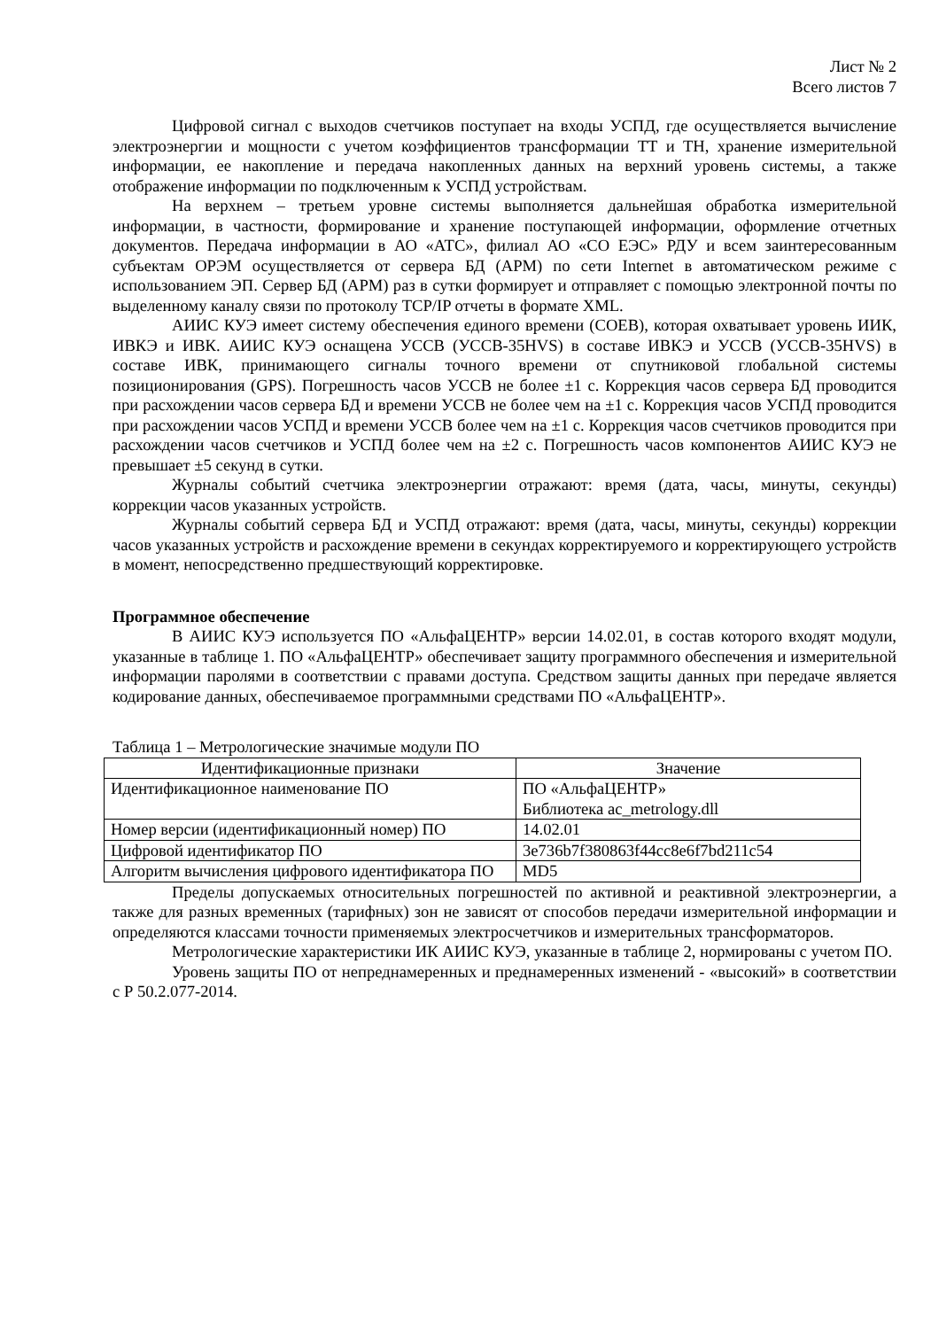Лист № 2
Всего листов 7
Цифровой сигнал с выходов счетчиков поступает на входы УСПД, где осуществляется вычисление электроэнергии и мощности с учетом коэффициентов трансформации ТТ и ТН, хранение измерительной информации, ее накопление и передача накопленных данных на верхний уровень системы, а также отображение информации по подключенным к УСПД устройствам.
На верхнем – третьем уровне системы выполняется дальнейшая обработка измерительной информации, в частности, формирование и хранение поступающей информации, оформление отчетных документов. Передача информации в АО «АТС», филиал АО «СО ЕЭС» РДУ и всем заинтересованным субъектам ОРЭМ осуществляется от сервера БД (АРМ) по сети Internet в автоматическом режиме с использованием ЭП. Сервер БД (АРМ) раз в сутки формирует и отправляет с помощью электронной почты по выделенному каналу связи по протоколу TCP/IP отчеты в формате XML.
АИИС КУЭ имеет систему обеспечения единого времени (СОЕВ), которая охватывает уровень ИИК, ИВКЭ и ИВК. АИИС КУЭ оснащена УССВ (УССВ-35HVS) в составе ИВКЭ и УССВ (УССВ-35HVS) в составе ИВК, принимающего сигналы точного времени от спутниковой глобальной системы позиционирования (GPS). Погрешность часов УССВ не более ±1 с. Коррекция часов сервера БД проводится при расхождении часов сервера БД и времени УССВ не более чем на ±1 с. Коррекция часов УСПД проводится при расхождении часов УСПД и времени УССВ более чем на ±1 с. Коррекция часов счетчиков проводится при расхождении часов счетчиков и УСПД более чем на ±2 с. Погрешность часов компонентов АИИС КУЭ не превышает ±5 секунд в сутки.
Журналы событий счетчика электроэнергии отражают: время (дата, часы, минуты, секунды) коррекции часов указанных устройств.
Журналы событий сервера БД и УСПД отражают: время (дата, часы, минуты, секунды) коррекции часов указанных устройств и расхождение времени в секундах корректируемого и корректирующего устройств в момент, непосредственно предшествующий корректировке.
Программное обеспечение
В АИИС КУЭ используется ПО «АльфаЦЕНТР» версии 14.02.01, в состав которого входят модули, указанные в таблице 1. ПО «АльфаЦЕНТР» обеспечивает защиту программного обеспечения и измерительной информации паролями в соответствии с правами доступа. Средством защиты данных при передаче является кодирование данных, обеспечиваемое программными средствами ПО «АльфаЦЕНТР».
Таблица 1 – Метрологические значимые модули ПО
| Идентификационные признаки | Значение |
| --- | --- |
| Идентификационное наименование ПО | ПО «АльфаЦЕНТР» Библиотека ac_metrology.dll |
| Номер версии (идентификационный номер) ПО | 14.02.01 |
| Цифровой идентификатор ПО | 3e736b7f380863f44cc8e6f7bd211c54 |
| Алгоритм вычисления цифрового идентификатора ПО | MD5 |
Пределы допускаемых относительных погрешностей по активной и реактивной электроэнергии, а также для разных временных (тарифных) зон не зависят от способов передачи измерительной информации и определяются классами точности применяемых электросчетчиков и измерительных трансформаторов.
Метрологические характеристики ИК АИИС КУЭ, указанные в таблице 2, нормированы с учетом ПО.
Уровень защиты ПО от непреднамеренных и преднамеренных изменений - «высокий» в соответствии с Р 50.2.077-2014.